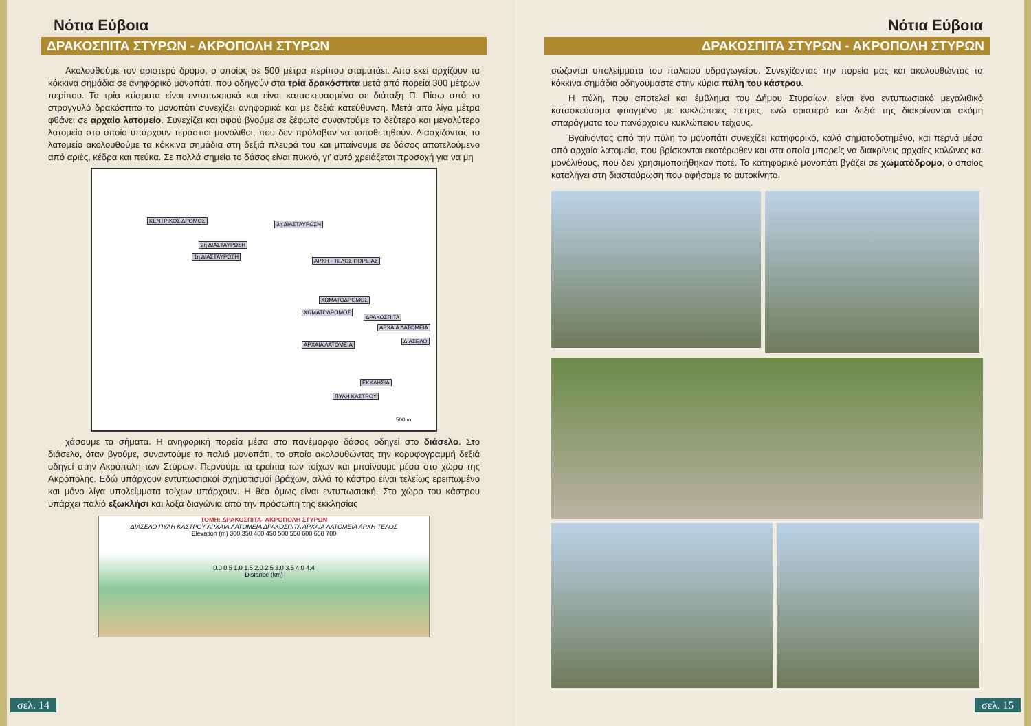Νότια Εύβοια
ΔΡΑΚΟΣΠΙΤΑ ΣΤΥΡΩΝ - ΑΚΡΟΠΟΛΗ ΣΤΥΡΩΝ
Ακολουθούμε τον αριστερό δρόμο, ο οποίος σε 500 μέτρα περίπου σταματάει. Από εκεί αρχίζουν τα κόκκινα σημάδια σε ανηφορικό μονοπάτι, που οδηγούν στα τρία δρακόσπιτα μετά από πορεία 300 μέτρων περίπου. Τα τρία κτίσματα είναι εντυπωσιακά και είναι κατασκευασμένα σε διάταξη Π. Πίσω από το στρογγυλό δρακόσπιτο το μονοπάτι συνεχίζει ανηφορικά και με δεξιά κατεύθυνση. Μετά από λίγα μέτρα φθάνει σε αρχαίο λατομείο. Συνεχίζει και αφού βγούμε σε ξέφωτο συναντούμε το δεύτερο και μεγαλύτερο λατομείο στο οποίο υπάρχουν τεράστιοι μονόλιθοι, που δεν πρόλαβαν να τοποθετηθούν. Διασχίζοντας το λατομείο ακολουθούμε τα κόκκινα σημάδια στη δεξιά πλευρά του και μπαίνουμε σε δάσος αποτελούμενο από αριές, κέδρα και πεύκα. Σε πολλά σημεία το δάσος είναι πυκνό, γι' αυτό χρειάζεται προσοχή για να μη
ΚΕΝΤΡΙΚΟΣ ΔΡΟΜΟΣ
3η ΔΙΑΣΤΑΥΡΩΣΗ
2η ΔΙΑΣΤΑΥΡΩΣΗ
1η ΔΙΑΣΤΑΥΡΩΣΗ
ΑΡΧΗ - ΤΕΛΟΣ ΠΟΡΕΙΑΣ
ΧΩΜΑΤΟΔΡΟΜΟΣ
ΧΩΜΑΤΟΔΡΟΜΟΣ
ΔΡΑΚΟΣΠΙΤΑ
ΑΡΧΑΙΑ ΛΑΤΟΜΕΙΑ
ΑΡΧΑΙΑ ΛΑΤΟΜΕΙΑ
ΔΙΑΣΕΛΟ
ΕΚΚΛΗΣΙΑ
ΠΥΛΗ ΚΑΣΤΡΟΥ
500 m
χάσουμε τα σήματα. Η ανηφορική πορεία μέσα στο πανέμορφο δάσος οδηγεί στο διάσελο. Στο διάσελο, όταν βγούμε, συναντούμε το παλιό μονοπάτι, το οποίο ακολουθώντας την κορυφογραμμή δεξιά οδηγεί στην Ακρόπολη των Στύρων. Περνούμε τα ερείπια των τοίχων και μπαίνουμε μέσα στο χώρο της Ακρόπολης. Εδώ υπάρχουν εντυπωσιακοί σχηματισμοί βράχων, αλλά το κάστρο είναι τελείως ερειπωμένο και μόνο λίγα υπολείμματα τοίχων υπάρχουν. Η θέα όμως είναι εντυπωσιακή. Στο χώρο του κάστρου υπάρχει παλιό εξωκλήσι και λοξά διαγώνια από την πρόσωπη της εκκλησίας
ΤΟΜΗ: ΔΡΑΚΟΣΠΙΤΑ- ΑΚΡΟΠΟΛΗ ΣΤΥΡΩΝ
ΔΙΑΣΕΛΟ ΠΥΛΗ ΚΑΣΤΡΟΥ ΑΡΧΑΙΑ ΛΑΤΟΜΕΙΑ ΔΡΑΚΟΣΠΙΤΑ ΑΡΧΑΙΑ ΛΑΤΟΜΕΙΑ ΑΡΧΗ ΤΕΛΟΣ
Elevation (m) 300 350 400 450 500 550 600 650 700
0.0 0.5 1.0 1.5 2.0 2.5 3.0 3.5 4.0 4.4
Distance (km)
σελ. 14
Νότια Εύβοια
ΔΡΑΚΟΣΠΙΤΑ ΣΤΥΡΩΝ - ΑΚΡΟΠΟΛΗ ΣΤΥΡΩΝ
σώζονται υπολείμματα του παλαιού υδραγωγείου. Συνεχίζοντας την πορεία μας και ακολουθώντας τα κόκκινα σημάδια οδηγούμαστε στην κύρια πύλη του κάστρου.
Η πύλη, που αποτελεί και έμβλημα του Δήμου Στυραίων, είναι ένα εντυπωσιακό μεγαλιθικό κατασκεύασμα φτιαγμένο με κυκλώπειες πέτρες, ενώ αριστερά και δεξιά της διακρίνονται ακόμη σπαράγματα του πανάρχαιου κυκλώπειου τείχους.
Βγαίνοντας από την πύλη το μονοπάτι συνεχίζει κατηφορικό, καλά σηματοδοτημένο, και περνά μέσα από αρχαία λατομεία, που βρίσκονται εκατέρωθεν και στα οποία μπορείς να διακρίνεις αρχαίες κολώνες και μονόλιθους, που δεν χρησιμοποιήθηκαν ποτέ. Το κατηφορικό μονοπάτι βγάζει σε χωματόδρομο, ο οποίος καταλήγει στη διασταύρωση που αφήσαμε το αυτοκίνητο.
σελ. 15